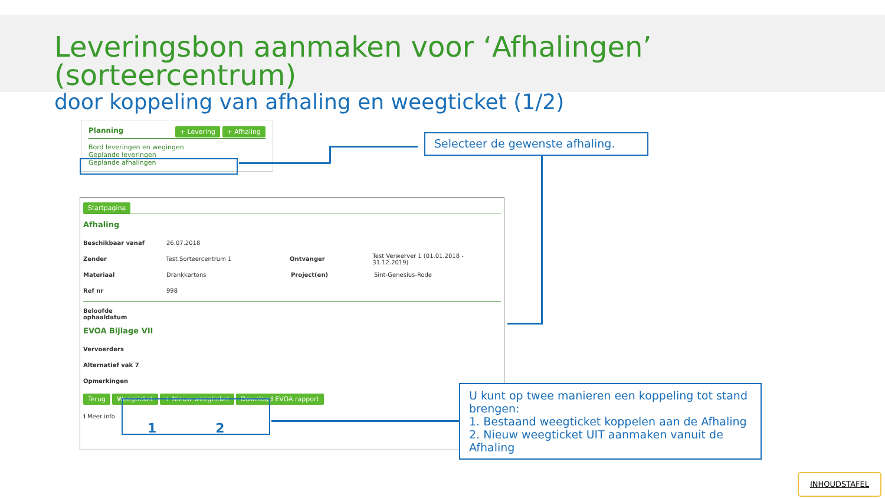Leveringsbon aanmaken voor ‘Afhalingen’ (sorteercentrum)
door koppeling van afhaling en weegticket (1/2)
Planning + Levering + Afhaling
Bord leveringen en wegingen
Geplande leveringen
Geplande afhalingen
Selecteer de gewenste afhaling.
Startpagina
Afhaling
Beschikbaar vanaf 26.07.2018
Zender Test Sorteercentrum 1 Ontvanger Test Verwerver 1 (01.01.2018 - 31.12.2019)
Materiaal Drankkartons Project(en) Sint-Genesius-Rode
Ref nr 998
Beloofde
ophaaldatum
EVOA Bijlage VII
Vervoerders
Alternatief vak 7
Opmerkingen
Terug Weegticket + Nieuw weegticket Download EVOA rapport
ℹ Meer info
1 2
U kunt op twee manieren een koppeling tot stand brengen:
1. Bestaand weegticket koppelen aan de Afhaling
2. Nieuw weegticket UIT aanmaken vanuit de Afhaling
INHOUDSTAFEL